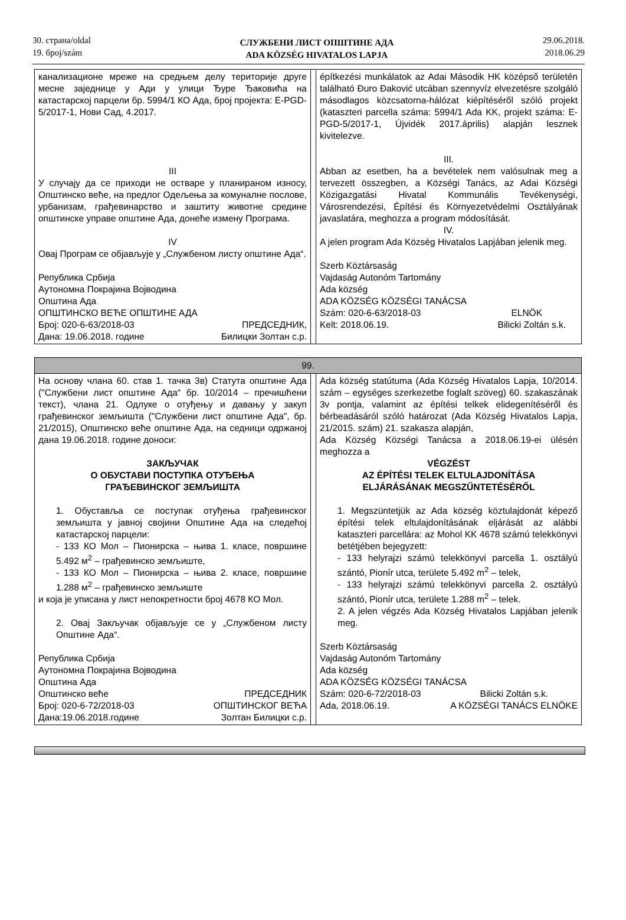30. страна/oldal
19. број/szám
СЛУЖБЕНИ ЛИСТ ОПШТИНЕ АДА
ADA KÖZSÉG HIVATALOS LAPJA
29.06.2018.
2018.06.29
| канализационе мреже на средњем делу територије друге месне заједнице у Ади у улици Ђуре Ђаковића на катастарској парцели бр. 5994/1 КО Ада, број пројекта: E-PGD-5/2017-1, Нови Сад, 4.2017. III У случају да се приходи не остваре у планираном износу, Општинско веће, на предлог Одељења за комуналне послове, урбанизам, грађевинарство и заштиту животне средине општинске управе општине Ада, донеће измену Програма. IV Овај Програм се објављује у „Службеном листу општине Ада“. Република Србија Аутономна Покрајина Војводина Општина Ада ОПШТИНСКО ВЕЋЕ ОПШТИНЕ АДА Број: 020-6-63/2018-03 ПРЕДСЕДНИК, Дана: 19.06.2018. године Билицки Золтан с.р. | | építkezési munkálatok az Adai Második HK középső területén található Đuro Đaković utcában szennyvíz elvezetésre szolgáló másodlagos közcsatorna-hálózat kiépítéséről szóló projekt (kataszteri parcella száma: 5994/1 Ada KK, projekt száma: E-PGD-5/2017-1, Újvidék 2017.április) alapján lesznek kivitelezve. III. Abban az esetben, ha a bevételek nem valósulnak meg a tervezett összegben, a Községi Tanács, az Adai Községi Közigazgatási Hivatal Kommunális Tevékenységi, Városrendezési, Építési és Környezetvédelmi Osztályának javaslatára, meghozza a program módosítását. IV. A jelen program Ada Község Hivatalos Lapjában jelenik meg. Szerb Köztársaság Vajdaság Autonóm Tartomány Ada község ADA KÖZSÉG KÖZSÉGI TANÁCSA Szám: 020-6-63/2018-03 ELNÖK Kelt: 2018.06.19. Bilicki Zoltán s.k. |
| 99. | | |
| На основу члана 60. став 1. тачка 3в) Статута општине Ада ("Службени лист општине Ада“ бр. 10/2014 – пречишћени текст), члана 21. Одлуке о отуђењу и давању у закуп грађевинског земљишта ("Службени лист општине Ада", бр. 21/2015), Општинско веће општине Ада, на седници одржаној дана 19.06.2018. године доноси: ЗАКЉУЧАК О ОБУСТАВИ ПОСТУПКА ОТУЂЕЊА ГРАЂЕВИНСКОГ ЗЕМЉИШТА 1. Обуставља се поступак отуђења грађевинског земљишта у јавној својини Општине Ада на следећој катастарској парцели: - 133 КО Мол – Пионирска – њива 1. класе, површине 5.492 м<sup>2</sup> – грађевинско земљиште, - 133 КО Мол – Пионирска – њива 2. класе, површине 1.288 м<sup>2</sup> – грађевинско земљиште и која је уписана у лист непокретности број 4678 КО Мол. 2. Овај Закључак објављује се у „Службеном листу Општине Ада“. Република Србија Аутономна Покрајина Војводина Општина Ада Општинско веће ПРЕДСЕДНИК Број: 020-6-72/2018-03 ОПШТИНСКОГ ВЕЋА Дана:19.06.2018.године Золтан Билицки с.р. | | Ada község statútuma (Ada Község Hivatalos Lapja, 10/2014. szám – egységes szerkezetbe foglalt szöveg) 60. szakaszának 3v pontja, valamint az építési telkek elidegenítéséről és bérbeadásáról szóló határozat (Ada Község Hivatalos Lapja, 21/2015. szám) 21. szakasza alapján, Ada Község Községi Tanácsa a 2018.06.19-ei ülésén meghozza a VÉGZÉST AZ ÉPÍTÉSI TELEK ELTULAJDONÍTÁSA ELJÁRÁSÁNAK MEGSZŰNTETÉSÉRŐL 1. Megszüntetjük az Ada község köztulajdonát képező építési telek eltulajdonításának eljárását az alábbi kataszteri parcellára: az Mohol KK 4678 számú telekkönyvi betétjében bejegyzett: - 133 helyrajzi számú telekkönyvi parcella 1. osztályú szántó, Pionír utca, területe 5.492 m<sup>2</sup> – telek, - 133 helyrajzi számú telekkönyvi parcella 2. osztályú szántó, Pionír utca, területe 1.288 m<sup>2</sup> – telek. 2. A jelen végzés Ada Község Hivatalos Lapjában jelenik meg. Szerb Köztársaság Vajdaság Autonóm Tartomány Ada község ADA KÖZSÉG KÖZSÉGI TANÁCSA Szám: 020-6-72/2018-03 Bilicki Zoltán s.k. Ada, 2018.06.19. A KÖZSÉGI TANÁCS ELNÖKE |